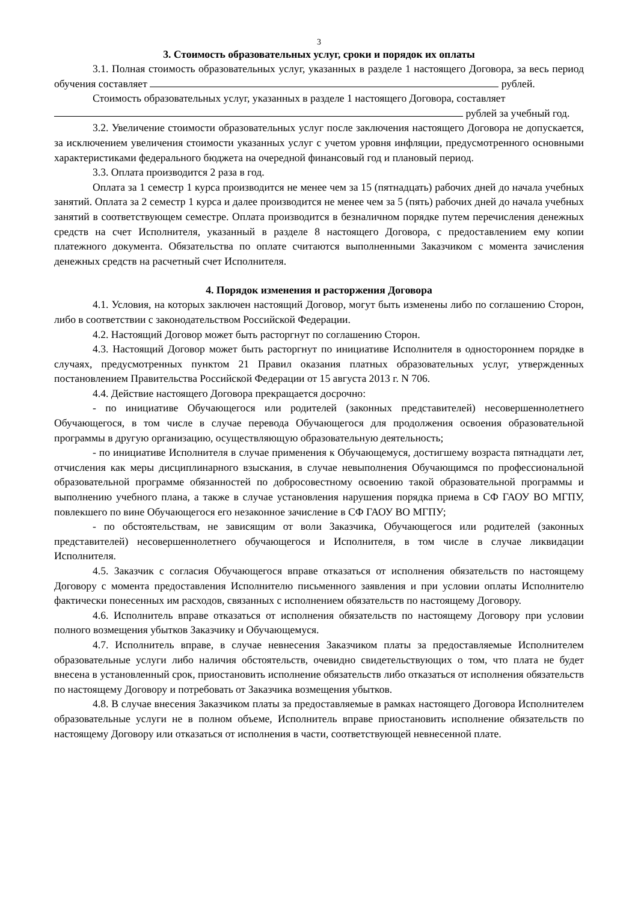3
3. Стоимость образовательных услуг, сроки и порядок их оплаты
3.1. Полная стоимость образовательных услуг, указанных в разделе 1 настоящего Договора, за весь период обучения составляет рублей.
Стоимость образовательных услуг, указанных в разделе 1 настоящего Договора, составляет
рублей за учебный год.
3.2. Увеличение стоимости образовательных услуг после заключения настоящего Договора не допускается, за исключением увеличения стоимости указанных услуг с учетом уровня инфляции, предусмотренного основными характеристиками федерального бюджета на очередной финансовый год и плановый период.
3.3. Оплата производится 2 раза в год.
Оплата за 1 семестр 1 курса производится не менее чем за 15 (пятнадцать) рабочих дней до начала учебных занятий. Оплата за 2 семестр 1 курса и далее производится не менее чем за 5 (пять) рабочих дней до начала учебных занятий в соответствующем семестре. Оплата производится в безналичном порядке путем перечисления денежных средств на счет Исполнителя, указанный в разделе 8 настоящего Договора, с предоставлением ему копии платежного документа. Обязательства по оплате считаются выполненными Заказчиком с момента зачисления денежных средств на расчетный счет Исполнителя.
4. Порядок изменения и расторжения Договора
4.1. Условия, на которых заключен настоящий Договор, могут быть изменены либо по соглашению Сторон, либо в соответствии с законодательством Российской Федерации.
4.2. Настоящий Договор может быть расторгнут по соглашению Сторон.
4.3. Настоящий Договор может быть расторгнут по инициативе Исполнителя в одностороннем порядке в случаях, предусмотренных пунктом 21 Правил оказания платных образовательных услуг, утвержденных постановлением Правительства Российской Федерации от 15 августа 2013 г. N 706.
4.4. Действие настоящего Договора прекращается досрочно:
- по инициативе Обучающегося или родителей (законных представителей) несовершеннолетнего Обучающегося, в том числе в случае перевода Обучающегося для продолжения освоения образовательной программы в другую организацию, осуществляющую образовательную деятельность;
- по инициативе Исполнителя в случае применения к Обучающемуся, достигшему возраста пятнадцати лет, отчисления как меры дисциплинарного взыскания, в случае невыполнения Обучающимся по профессиональной образовательной программе обязанностей по добросовестному освоению такой образовательной программы и выполнению учебного плана, а также в случае установления нарушения порядка приема в СФ ГАОУ ВО МГПУ, повлекшего по вине Обучающегося его незаконное зачисление в СФ ГАОУ ВО МГПУ;
- по обстоятельствам, не зависящим от воли Заказчика, Обучающегося или родителей (законных представителей) несовершеннолетнего обучающегося и Исполнителя, в том числе в случае ликвидации Исполнителя.
4.5. Заказчик с согласия Обучающегося вправе отказаться от исполнения обязательств по настоящему Договору с момента предоставления Исполнителю письменного заявления и при условии оплаты Исполнителю фактически понесенных им расходов, связанных с исполнением обязательств по настоящему Договору.
4.6. Исполнитель вправе отказаться от исполнения обязательств по настоящему Договору при условии полного возмещения убытков Заказчику и Обучающемуся.
4.7. Исполнитель вправе, в случае невнесения Заказчиком платы за предоставляемые Исполнителем образовательные услуги либо наличия обстоятельств, очевидно свидетельствующих о том, что плата не будет внесена в установленный срок, приостановить исполнение обязательств либо отказаться от исполнения обязательств по настоящему Договору и потребовать от Заказчика возмещения убытков.
4.8. В случае внесения Заказчиком платы за предоставляемые в рамках настоящего Договора Исполнителем образовательные услуги не в полном объеме, Исполнитель вправе приостановить исполнение обязательств по настоящему Договору или отказаться от исполнения в части, соответствующей невнесенной плате.